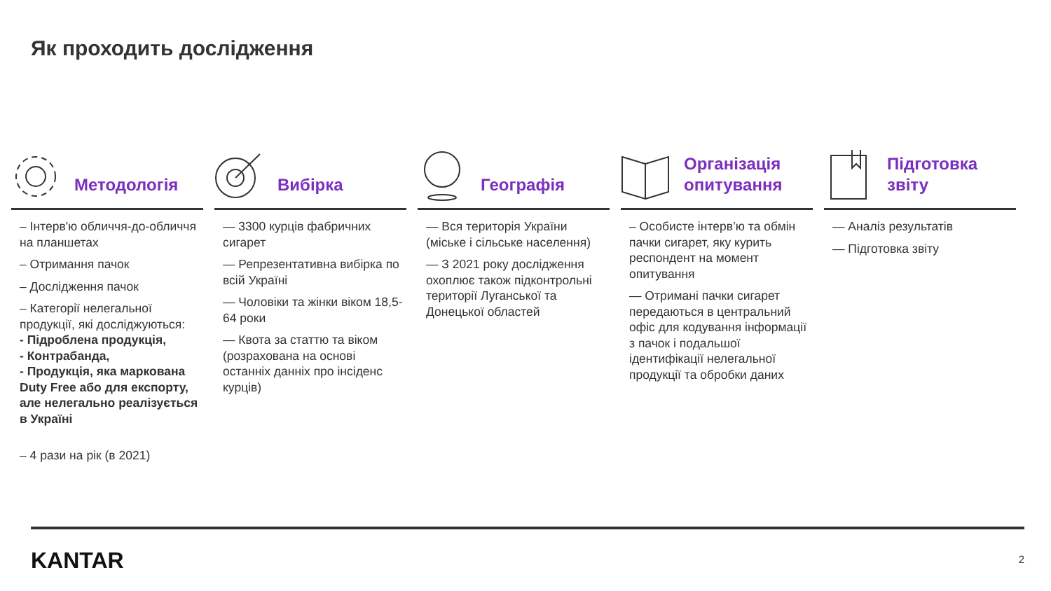Як проходить дослідження
Методологія
– Інтерв'ю обличчя-до-обличчя на планшетах
– Отримання пачок
– Дослідження пачок
– Категорії нелегальної продукції, які досліджуються:
- Підроблена продукція,
- Контрабанда,
- Продукція, яка маркована Duty Free або для експорту, але нелегально реалізується в Україні
– 4 рази на рік (в 2021)
Вибірка
— 3300 курців фабричних сигарет
— Репрезентативна вибірка по всій Україні
— Чоловіки та жінки віком 18,5- 64 роки
— Квота за статтю та віком (розрахована на основі останніх данніх про інсіденс курців)
Географія
— Вся територія України (міське і сільське населення)
— З 2021 року дослідження охоплює також підконтрольні території Луганської та Донецької областей
Організація опитування
– Особисте інтерв’ю та обмін пачки сигарет, яку курить респондент на момент опитування
— Отримані пачки сигарет передаються в центральний офіс для кодування інформації з пачок і подальшої ідентифікації нелегальної продукції та обробки даних
Підготовка звіту
— Аналіз результатів
— Підготовка звіту
KANTAR 2